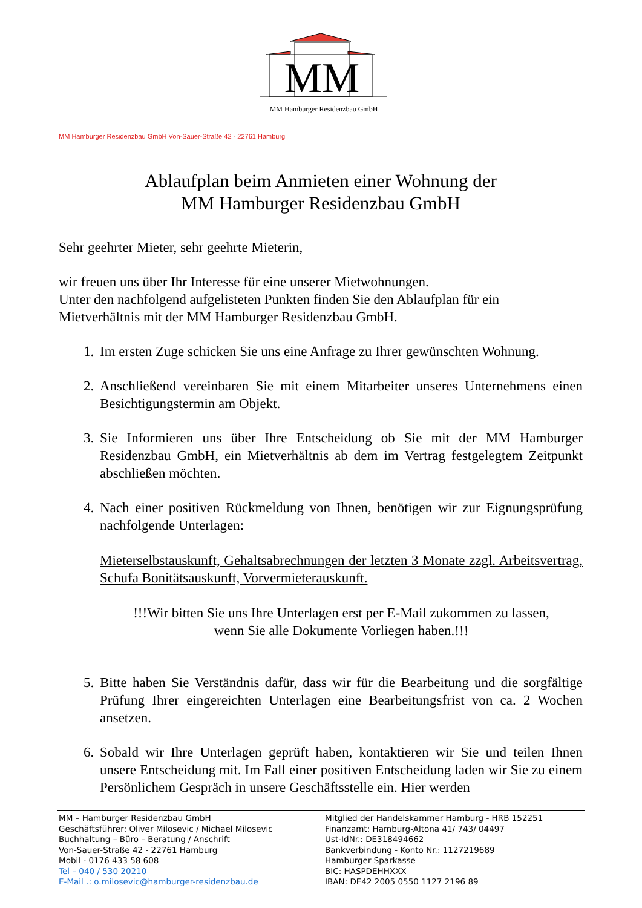MM
MM Hamburger Residenzbau GmbH
MM Hamburger Residenzbau GmbH Von-Sauer-Straße 42 - 22761 Hamburg
Ablaufplan beim Anmieten einer Wohnung der
MM Hamburger Residenzbau GmbH
Sehr geehrter Mieter, sehr geehrte Mieterin,
wir freuen uns über Ihr Interesse für eine unserer Mietwohnungen.
Unter den nachfolgend aufgelisteten Punkten finden Sie den Ablaufplan für ein Mietverhältnis mit der MM Hamburger Residenzbau GmbH.
1. Im ersten Zuge schicken Sie uns eine Anfrage zu Ihrer gewünschten Wohnung.
2. Anschließend vereinbaren Sie mit einem Mitarbeiter unseres Unternehmens einen Besichtigungstermin am Objekt.
3. Sie Informieren uns über Ihre Entscheidung ob Sie mit der MM Hamburger Residenzbau GmbH, ein Mietverhältnis ab dem im Vertrag festgelegtem Zeitpunkt abschließen möchten.
4. Nach einer positiven Rückmeldung von Ihnen, benötigen wir zur Eignungsprüfung nachfolgende Unterlagen:
Mieterselbstauskunft, Gehaltsabrechnungen der letzten 3 Monate zzgl. Arbeitsvertrag, Schufa Bonitätsauskunft, Vorvermieterauskunft.
!!!Wir bitten Sie uns Ihre Unterlagen erst per E-Mail zukommen zu lassen,
wenn Sie alle Dokumente Vorliegen haben.!!!
5. Bitte haben Sie Verständnis dafür, dass wir für die Bearbeitung und die sorgfältige Prüfung Ihrer eingereichten Unterlagen eine Bearbeitungsfrist von ca. 2 Wochen ansetzen.
6. Sobald wir Ihre Unterlagen geprüft haben, kontaktieren wir Sie und teilen Ihnen unsere Entscheidung mit. Im Fall einer positiven Entscheidung laden wir Sie zu einem Persönlichem Gespräch in unsere Geschäftsstelle ein. Hier werden
MM – Hamburger Residenzbau GmbH
Geschäftsführer: Oliver Milosevic / Michael Milosevic
Buchhaltung – Büro – Beratung / Anschrift
Von-Sauer-Straße 42 - 22761 Hamburg
Mobil - 0176 433 58 608
Tel – 040 / 530 20210
E-Mail .: o.milosevic@hamburger-residenzbau.de
Mitglied der Handelskammer Hamburg - HRB 152251
Finanzamt: Hamburg-Altona 41/ 743/ 04497
Ust-IdNr.: DE318494662
Bankverbindung - Konto Nr.: 1127219689
Hamburger Sparkasse
BIC: HASPDEHHXXX
IBAN: DE42 2005 0550 1127 2196 89